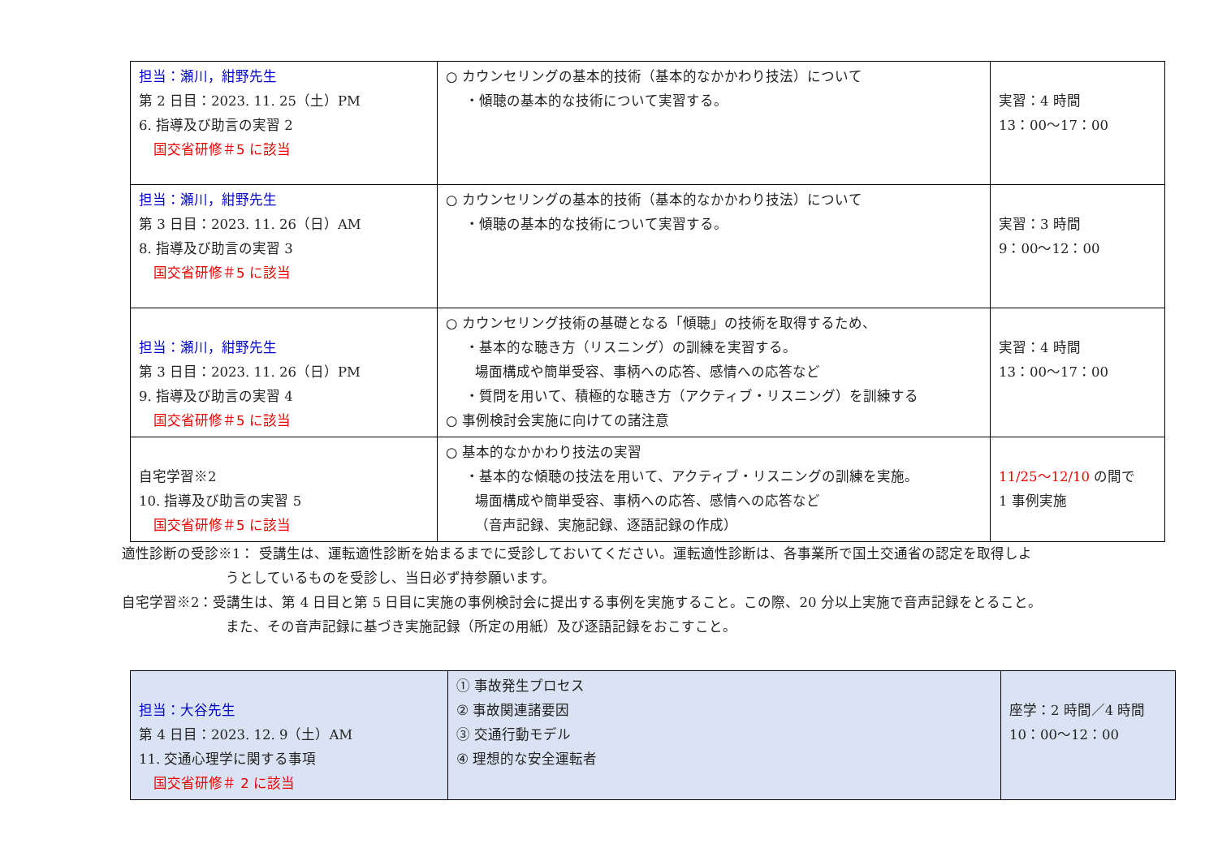| 担当：瀬川，紺野先生 第 2 日目：2023. 11. 25（土）PM 6. 指導及び助言の実習 2 国交省研修＃5 に該当 | ○ カウンセリングの基本的技術（基本的なかかわり技法）について ・傾聴の基本的な技術について実習する。 | 実習：4 時間 13：00～17：00 |
| 担当：瀬川，紺野先生 第 3 日目：2023. 11. 26（日）AM 8. 指導及び助言の実習 3 国交省研修＃5 に該当 | ○ カウンセリングの基本的技術（基本的なかかわり技法）について ・傾聴の基本的な技術について実習する。 | 実習：3 時間 9：00～12：00 |
| 担当：瀬川，紺野先生 第 3 日目：2023. 11. 26（日）PM 9. 指導及び助言の実習 4 国交省研修＃5 に該当 | ○ カウンセリング技術の基礎となる「傾聴」の技術を取得するため、 ・基本的な聴き方（リスニング）の訓練を実習する。 場面構成や簡単受容、事柄への応答、感情への応答など ・質問を用いて、積極的な聴き方（アクティブ・リスニング）を訓練する ○ 事例検討会実施に向けての諸注意 | 実習：4 時間 13：00～17：00 |
| 自宅学習※2 10. 指導及び助言の実習 5 国交省研修＃5 に該当 | ○ 基本的なかかわり技法の実習 ・基本的な傾聴の技法を用いて、アクティブ・リスニングの訓練を実施。 場面構成や簡単受容、事柄への応答、感情への応答など （音声記録、実施記録、逐語記録の作成） | 11/25～12/10 の間で 1 事例実施 |
適性診断の受診※1： 受講生は、運転適性診断を始まるまでに受診しておいてください。運転適性診断は、各事業所で国土交通省の認定を取得しよ
うとしているものを受診し、当日必ず持参願います。
自宅学習※2：受講生は、第 4 日目と第 5 日目に実施の事例検討会に提出する事例を実施すること。この際、20 分以上実施で音声記録をとること。
また、その音声記録に基づき実施記録（所定の用紙）及び逐語記録をおこすこと。
| 担当：大谷先生 第 4 日目：2023. 12. 9（土）AM 11. 交通心理学に関する事項 国交省研修＃ 2 に該当 | ① 事故発生プロセス ② 事故関連諸要因 ③ 交通行動モデル ④ 理想的な安全運転者 | 座学：2 時間／4 時間 10：00～12：00 |